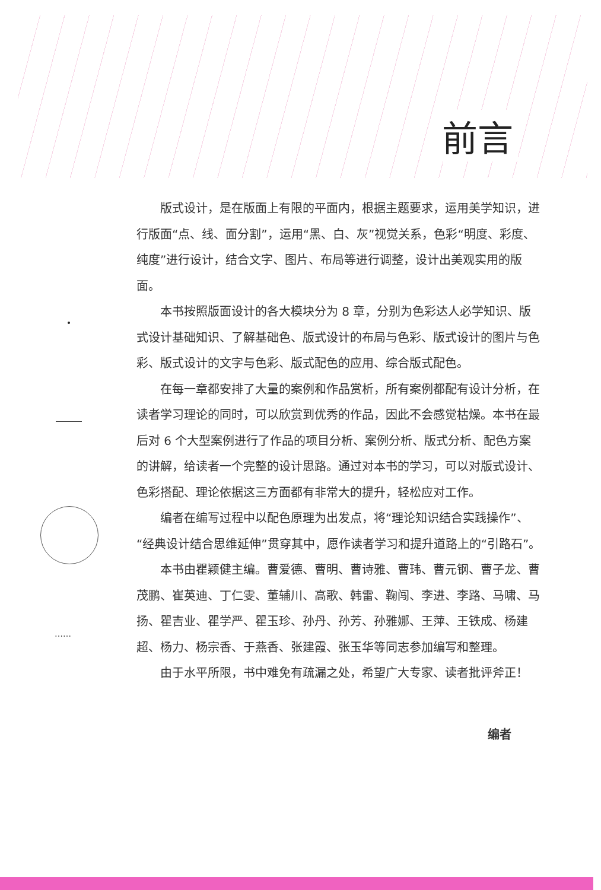前言
……
版式设计，是在版面上有限的平面内，根据主题要求，运用美学知识，进行版面“点、线、面分割”，运用“黑、白、灰”视觉关系，色彩“明度、彩度、纯度”进行设计，结合文字、图片、布局等进行调整，设计出美观实用的版面。
本书按照版面设计的各大模块分为 8 章，分别为色彩达人必学知识、版式设计基础知识、了解基础色、版式设计的布局与色彩、版式设计的图片与色彩、版式设计的文字与色彩、版式配色的应用、综合版式配色。
在每一章都安排了大量的案例和作品赏析，所有案例都配有设计分析，在读者学习理论的同时，可以欣赏到优秀的作品，因此不会感觉枯燥。本书在最后对 6 个大型案例进行了作品的项目分析、案例分析、版式分析、配色方案的讲解，给读者一个完整的设计思路。通过对本书的学习，可以对版式设计、色彩搭配、理论依据这三方面都有非常大的提升，轻松应对工作。
编者在编写过程中以配色原理为出发点，将“理论知识结合实践操作”、“经典设计结合思维延伸”贯穿其中，愿作读者学习和提升道路上的“引路石”。
本书由瞿颖健主编。曹爱德、曹明、曹诗雅、曹玮、曹元钢、曹子龙、曹茂鹏、崔英迪、丁仁雯、董辅川、高歌、韩雷、鞠闯、李进、李路、马啸、马扬、瞿吉业、瞿学严、瞿玉珍、孙丹、孙芳、孙雅娜、王萍、王铁成、杨建超、杨力、杨宗香、于燕香、张建霞、张玉华等同志参加编写和整理。
由于水平所限，书中难免有疏漏之处，希望广大专家、读者批评斧正！
编者